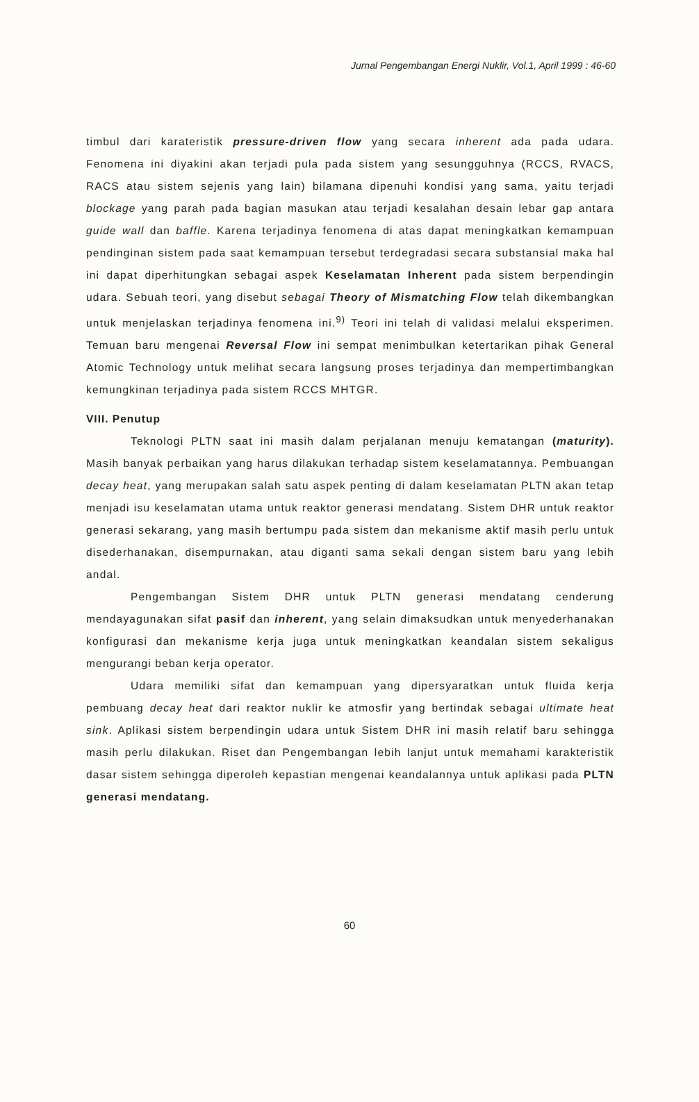Jurnal Pengembangan Energi Nuklir, Vol.1, April 1999 : 46-60
timbul dari karateristik pressure-driven flow yang secara inherent ada pada udara. Fenomena ini diyakini akan terjadi pula pada sistem yang sesungguhnya (RCCS, RVACS, RACS atau sistem sejenis yang lain) bilamana dipenuhi kondisi yang sama, yaitu terjadi blockage yang parah pada bagian masukan atau terjadi kesalahan desain lebar gap antara guide wall dan baffle. Karena terjadinya fenomena di atas dapat meningkatkan kemampuan pendinginan sistem pada saat kemampuan tersebut terdegradasi secara substansial maka hal ini dapat diperhitungkan sebagai aspek Keselamatan Inherent pada sistem berpendingin udara. Sebuah teori, yang disebut sebagai Theory of Mismatching Flow telah dikembangkan untuk menjelaskan terjadinya fenomena ini.<sup>9)</sup> Teori ini telah di validasi melalui eksperimen. Temuan baru mengenai Reversal Flow ini sempat menimbulkan ketertarikan pihak General Atomic Technology untuk melihat secara langsung proses terjadinya dan mempertimbangkan kemungkinan terjadinya pada sistem RCCS MHTGR.
VIII. Penutup
Teknologi PLTN saat ini masih dalam perjalanan menuju kematangan (maturity). Masih banyak perbaikan yang harus dilakukan terhadap sistem keselamatannya. Pembuangan decay heat, yang merupakan salah satu aspek penting di dalam keselamatan PLTN akan tetap menjadi isu keselamatan utama untuk reaktor generasi mendatang. Sistem DHR untuk reaktor generasi sekarang, yang masih bertumpu pada sistem dan mekanisme aktif masih perlu untuk disederhanakan, disempurnakan, atau diganti sama sekali dengan sistem baru yang lebih andal.
Pengembangan Sistem DHR untuk PLTN generasi mendatang cenderung mendayagunakan sifat pasif dan inherent, yang selain dimaksudkan untuk menyederhanakan konfigurasi dan mekanisme kerja juga untuk meningkatkan keandalan sistem sekaligus mengurangi beban kerja operator.
Udara memiliki sifat dan kemampuan yang dipersyaratkan untuk fluida kerja pembuang decay heat dari reaktor nuklir ke atmosfir yang bertindak sebagai ultimate heat sink. Aplikasi sistem berpendingin udara untuk Sistem DHR ini masih relatif baru sehingga masih perlu dilakukan. Riset dan Pengembangan lebih lanjut untuk memahami karakteristik dasar sistem sehingga diperoleh kepastian mengenai keandalannya untuk aplikasi pada PLTN generasi mendatang.
60